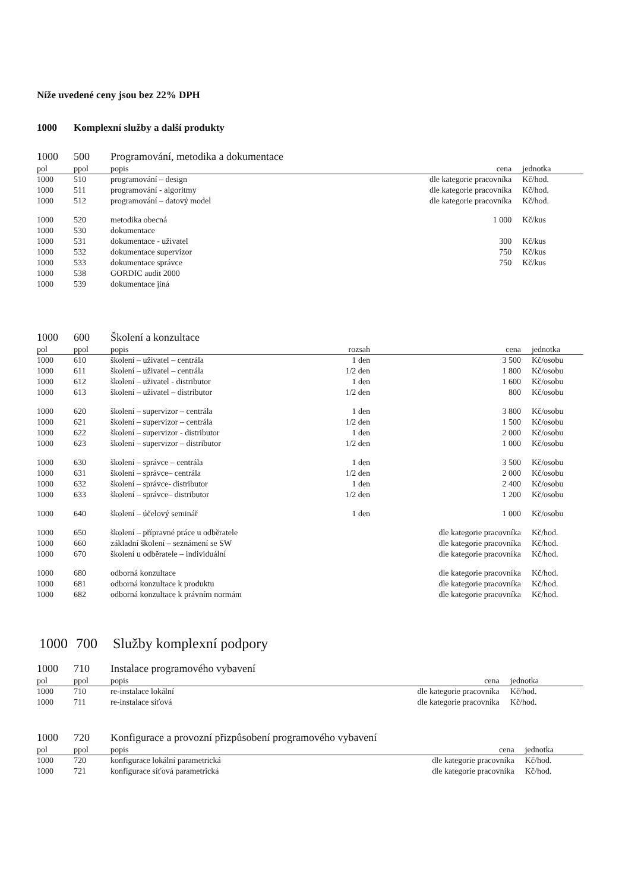Níže uvedené ceny jsou bez 22% DPH
1000 Komplexní služby a další produkty
1000 500 Programování, metodika a dokumentace
| pol | ppol | popis | cena | jednotka |
| --- | --- | --- | --- | --- |
| 1000 | 510 | programování – design | dle kategorie pracovníka | Kč/hod. |
| 1000 | 511 | programování - algoritmy | dle kategorie pracovníka | Kč/hod. |
| 1000 | 512 | programování – datový model | dle kategorie pracovníka | Kč/hod. |
| 1000 | 520 | metodika obecná | 1 000 | Kč/kus |
| 1000 | 530 | dokumentace | | |
| 1000 | 531 | dokumentace - uživatel | 300 | Kč/kus |
| 1000 | 532 | dokumentace supervizor | 750 | Kč/kus |
| 1000 | 533 | dokumentace správce | 750 | Kč/kus |
| 1000 | 538 | GORDIC audit 2000 | | |
| 1000 | 539 | dokumentace jiná | | |
1000 600 Školení a konzultace
| pol | ppol | popis | rozsah | cena | jednotka |
| --- | --- | --- | --- | --- | --- |
| 1000 | 610 | školení – uživatel – centrála | 1 den | 3 500 | Kč/osobu |
| 1000 | 611 | školení – uživatel – centrála | 1/2 den | 1 800 | Kč/osobu |
| 1000 | 612 | školení – uživatel - distributor | 1 den | 1 600 | Kč/osobu |
| 1000 | 613 | školení – uživatel – distributor | 1/2 den | 800 | Kč/osobu |
| 1000 | 620 | školení – supervizor – centrála | 1 den | 3 800 | Kč/osobu |
| 1000 | 621 | školení – supervizor – centrála | 1/2 den | 1 500 | Kč/osobu |
| 1000 | 622 | školení – supervizor - distributor | 1 den | 2 000 | Kč/osobu |
| 1000 | 623 | školení – supervizor – distributor | 1/2 den | 1 000 | Kč/osobu |
| 1000 | 630 | školení – správce – centrála | 1 den | 3 500 | Kč/osobu |
| 1000 | 631 | školení – správce– centrála | 1/2 den | 2 000 | Kč/osobu |
| 1000 | 632 | školení – správce- distributor | 1 den | 2 400 | Kč/osobu |
| 1000 | 633 | školení – správce– distributor | 1/2 den | 1 200 | Kč/osobu |
| 1000 | 640 | školení – účelový seminář | 1 den | 1 000 | Kč/osobu |
| 1000 | 650 | školení – přípravné práce u odběratele | | dle kategorie pracovníka | Kč/hod. |
| 1000 | 660 | základní školení – seznámení se SW | | dle kategorie pracovníka | Kč/hod. |
| 1000 | 670 | školení u odběratele – individuální | | dle kategorie pracovníka | Kč/hod. |
| 1000 | 680 | odborná konzultace | | dle kategorie pracovníka | Kč/hod. |
| 1000 | 681 | odborná konzultace k produktu | | dle kategorie pracovníka | Kč/hod. |
| 1000 | 682 | odborná konzultace k právním normám | | dle kategorie pracovníka | Kč/hod. |
1000 700 Služby komplexní podpory
1000 710 Instalace programového vybavení
| pol | ppol | popis | cena | jednotka |
| --- | --- | --- | --- | --- |
| 1000 | 710 | re-instalace lokální | dle kategorie pracovníka | Kč/hod. |
| 1000 | 711 | re-instalace síťová | dle kategorie pracovníka | Kč/hod. |
1000 720 Konfigurace a provozní přizpůsobení programového vybavení
| pol | ppol | popis | cena | jednotka |
| --- | --- | --- | --- | --- |
| 1000 | 720 | konfigurace lokální parametrická | dle kategorie pracovníka | Kč/hod. |
| 1000 | 721 | konfigurace síťová parametrická | dle kategorie pracovníka | Kč/hod. |